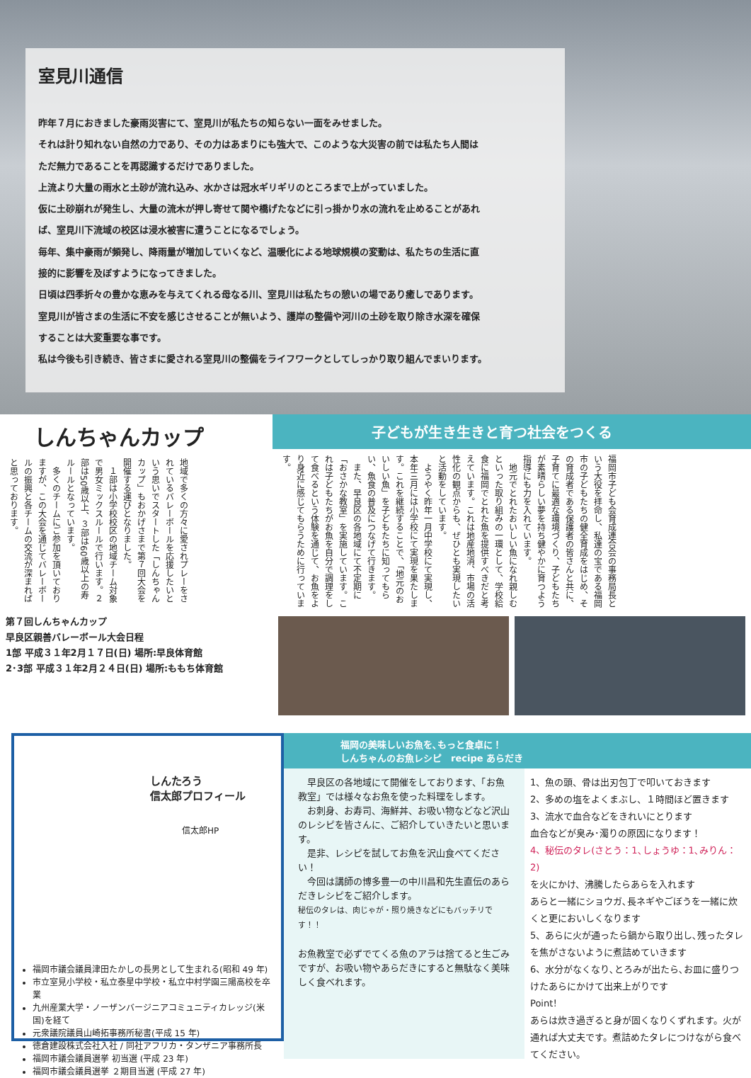室見川通信
昨年７月におきました豪雨災害にて、室見川が私たちの知らない一面をみせました。
それは計り知れない自然の力であり、その力はあまりにも強大で、このような大災害の前では私たち人間は
ただ無力であることを再認識するだけでありました。
上流より大量の雨水と土砂が流れ込み、水かさは冠水ギリギリのところまで上がっていました。
仮に土砂崩れが発生し、大量の流木が押し寄せて関や橋げたなどに引っ掛かり水の流れを止めることがあれ
ば、室見川下流域の校区は浸水被害に遭うことになるでしょう。
毎年、集中豪雨が頻発し、降雨量が増加していくなど、温暖化による地球規模の変動は、私たちの生活に直
接的に影響を及ぼすようになってきました。
日頃は四季折々の豊かな恵みを与えてくれる母なる川、室見川は私たちの憩いの場であり癒しであります。
室見川が皆さまの生活に不安を感じさせることが無いよう、護岸の整備や河川の土砂を取り除き水深を確保
することは大変重要な事です。
私は今後も引き続き、皆さまに愛される室見川の整備をライフワークとしてしっかり取り組んでまいります。
しんちゃんカップ
地域で多くの方々に愛されプレーをされているバレーボールを応援したいという思いでスタートした「しんちゃんカップ」もおかげさまで第７回大会を開催する運びとなりました。
　１部は小学校校区の地域チーム対象で男女ミックスルールで行います。２部は50歳以上、３部は60歳以上の寿ルールとなっています。
　多くのチームにご参加を頂いておりますが、この大会を通じてバレーボールの振興と各チームの交流が深まればと思っております。
第７回しんちゃんカップ
早良区親善バレーボール大会日程
1部 平成３１年2月１７日(日) 場所:早良体育館
2･3部 平成３１年2月２４日(日) 場所:ももち体育館
子どもが生き生きと育つ社会をつくる
福岡市子ども会育成連合会の事務局長という大役を拝命し、私達の宝である福岡市の子どもたちの健全育成をはじめ、その育成者である保護者の皆さんと共に、子育てに最適な環境づくり、子どもたちが素晴らしい夢を持ち健やかに育つよう指導にも力を入れています。
　地元でとれたおいしい魚になれ親しむといった取り組みの一環として、学校給食に福岡でとれた魚を提供すべきだと考えています。これは地産地消、市場の活性化の観点からも、ぜひとも実現したいと活動をしています。
　ようやく昨年一月中学校にて実現し、本年三月には小学校にて実現を果たします。これを継続することで、「地元のおいしい魚」を子どもたちに知ってもらい、魚食の普及につなげて行きます。
　また、早良区の各地域にて不定期に「おさかな教室」を実施しています。これは子どもたちがお魚を自分で調理をして食べるという体験を通じて、お魚をより身近に感じてもらうために行っています。
しんたろう
信太郎プロフィール
信太郎HP
福岡市議会議員津田たかしの長男として生まれる(昭和 49 年)
市立室見小学校・私立泰星中学校・私立中村学園三陽高校を卒業
九州産業大学・ノーザンバージニアコミュニティカレッジ(米国)を経て
元衆議院議員山崎拓事務所秘書(平成 15 年)
徳倉建設株式会社入社 / 同社アフリカ・タンザニア事務所長
福岡市議会議員選挙 初当選 (平成 23 年)
福岡市議会議員選挙 ２期目当選 (平成 27 年)
福岡の美味しいお魚を､もっと食卓に！
しんちゃんのお魚レシピ　recipe あらだき
　早良区の各地域にて開催をしております、「お魚教室」では様々なお魚を使った料理をします。
　お刺身、お寿司、海鮮丼、お吸い物などなど沢山のレシピを皆さんに、ご紹介していきたいと思います。
　是非、レシピを試してお魚を沢山食べてください！
　今回は講師の博多豊一の中川昌和先生直伝のあらだきレシピをご紹介します。
秘伝のタレは、肉じゃが・照り焼きなどにもバッチリです！！
お魚教室で必ずでてくる魚のアラは捨てると生ごみですが、お吸い物やあらだきにすると無駄なく美味しく食べれます。
1、魚の頭、骨は出刃包丁で叩いておきます
2、多めの塩をよくまぶし、１時間ほど置きます
3、流水で血合などをきれいにとります
血合などが臭み･濁りの原因になります！
4、秘伝のタレ(さとう：1､しょうゆ：1､みりん：2)
を火にかけ、沸騰したらあらを入れます
あらと一緒にショウガ､長ネギやごぼうを一緒に炊くと更においしくなります
5、あらに火が通ったら鍋から取り出し､残ったタレを焦がさないように煮詰めていきます
6、水分がなくなり､とろみが出たら､お皿に盛りつけたあらにかけて出来上がりです
Point！
あらは炊き過ぎると身が固くなりくずれます。火が通れば大丈夫です。煮詰めたタレにつけながら食べてください。